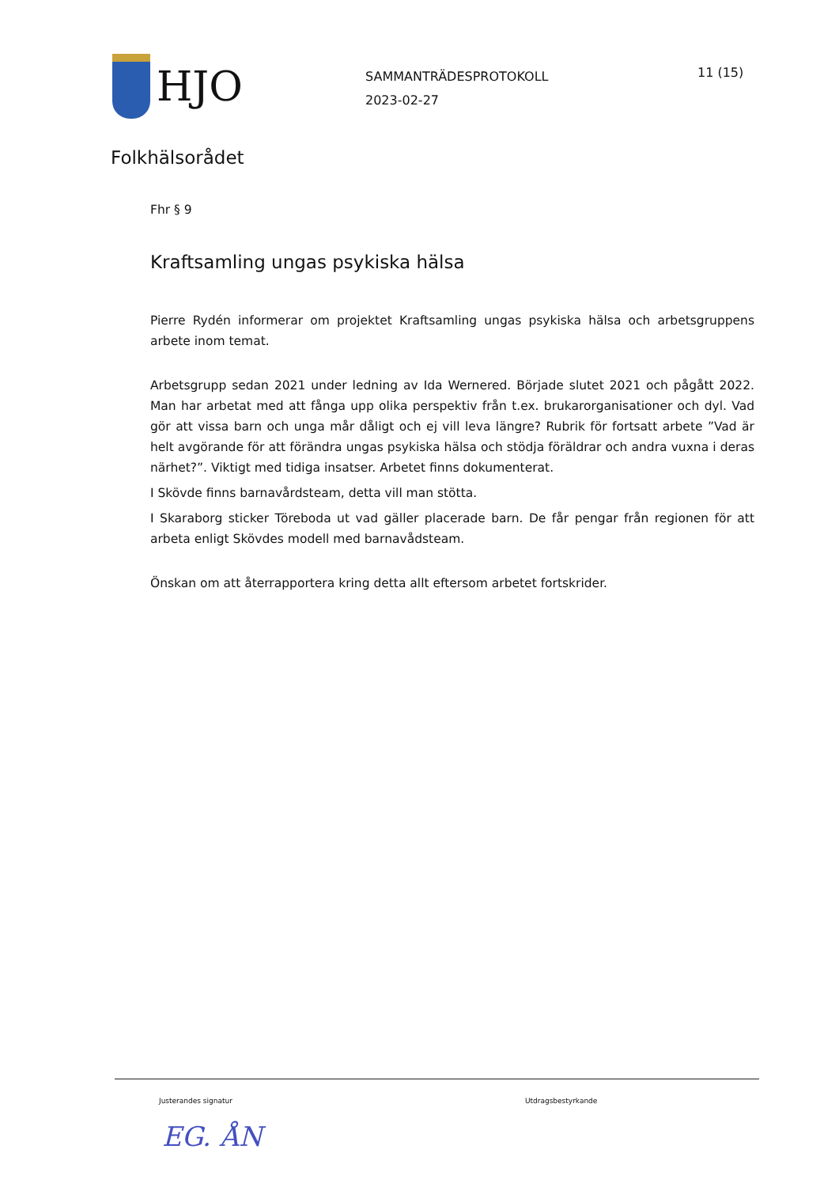HJO
SAMMANTRÄDESPROTOKOLL
2023-02-27
11 (15)
Folkhälsorådet
Fhr § 9
Kraftsamling ungas psykiska hälsa
Pierre Rydén informerar om projektet Kraftsamling ungas psykiska hälsa och arbetsgruppens arbete inom temat.
Arbetsgrupp sedan 2021 under ledning av Ida Wernered. Började slutet 2021 och pågått 2022. Man har arbetat med att fånga upp olika perspektiv från t.ex. brukarorganisationer och dyl. Vad gör att vissa barn och unga mår dåligt och ej vill leva längre? Rubrik för fortsatt arbete ”Vad är helt avgörande för att förändra ungas psykiska hälsa och stödja föräldrar och andra vuxna i deras närhet?”. Viktigt med tidiga insatser. Arbetet finns dokumenterat.
I Skövde finns barnavårdsteam, detta vill man stötta.
I Skaraborg sticker Töreboda ut vad gäller placerade barn. De får pengar från regionen för att arbeta enligt Skövdes modell med barnavådsteam.
Önskan om att återrapportera kring detta allt eftersom arbetet fortskrider.
Justerandes signatur Utdragsbestyrkande
EG. ÅN